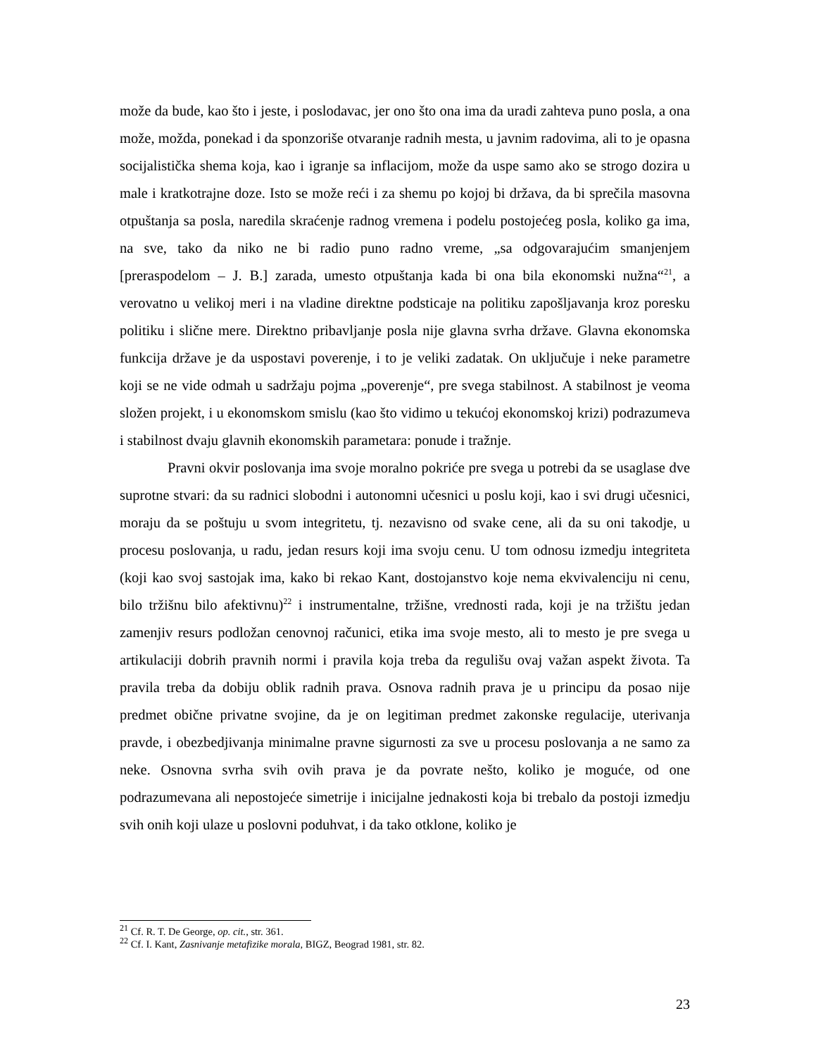može da bude, kao što i jeste, i poslodavac, jer ono što ona ima da uradi zahteva puno posla, a ona može, možda, ponekad i da sponzoriše otvaranje radnih mesta, u javnim radovima, ali to je opasna socijalistička shema koja, kao i igranje sa inflacijom, može da uspe samo ako se strogo dozira u male i kratkotrajne doze. Isto se može reći i za shemu po kojoj bi država, da bi sprečila masovna otpuštanja sa posla, naredila skraćenje radnog vremena i podelu postojećeg posla, koliko ga ima, na sve, tako da niko ne bi radio puno radno vreme, „sa odgovarajućim smanjenjem [preraspodelom – J. B.] zarada, umesto otpuštanja kada bi ona bila ekonomski nužna“<sup>21</sup>, a verovatno u velikoj meri i na vladine direktne podsticaje na politiku zapošljavanja kroz poresku politiku i slične mere. Direktno pribavljanje posla nije glavna svrha države. Glavna ekonomska funkcija države je da uspostavi poverenje, i to je veliki zadatak. On uključuje i neke parametre koji se ne vide odmah u sadržaju pojma „poverenje“, pre svega stabilnost. A stabilnost je veoma složen projekt, i u ekonomskom smislu (kao što vidimo u tekućoj ekonomskoj krizi) podrazumeva i stabilnost dvaju glavnih ekonomskih parametara: ponude i tražnje.
Pravni okvir poslovanja ima svoje moralno pokriće pre svega u potrebi da se usaglase dve suprotne stvari: da su radnici slobodni i autonomni učesnici u poslu koji, kao i svi drugi učesnici, moraju da se poštuju u svom integritetu, tj. nezavisno od svake cene, ali da su oni takodje, u procesu poslovanja, u radu, jedan resurs koji ima svoju cenu. U tom odnosu izmedju integriteta (koji kao svoj sastojak ima, kako bi rekao Kant, dostojanstvo koje nema ekvivalenciju ni cenu, bilo tržišnu bilo afektivnu)<sup>22</sup> i instrumentalne, tržišne, vrednosti rada, koji je na tržištu jedan zamenjiv resurs podložan cenovnoj računici, etika ima svoje mesto, ali to mesto je pre svega u artikulaciji dobrih pravnih normi i pravila koja treba da regulišu ovaj važan aspekt života. Ta pravila treba da dobiju oblik radnih prava. Osnova radnih prava je u principu da posao nije predmet obične privatne svojine, da je on legitiman predmet zakonske regulacije, uterivanja pravde, i obezbedjivanja minimalne pravne sigurnosti za sve u procesu poslovanja a ne samo za neke. Osnovna svrha svih ovih prava je da povrate nešto, koliko je moguće, od one podrazumevana ali nepostojeće simetrije i inicijalne jednakosti koja bi trebalo da postoji izmedju svih onih koji ulaze u poslovni poduhvat, i da tako otklone, koliko je
<sup>21</sup> Cf. R. T. De George, op. cit., str. 361.
<sup>22</sup> Cf. I. Kant, Zasnivanje metafizike morala, BIGZ, Beograd 1981, str. 82.
23